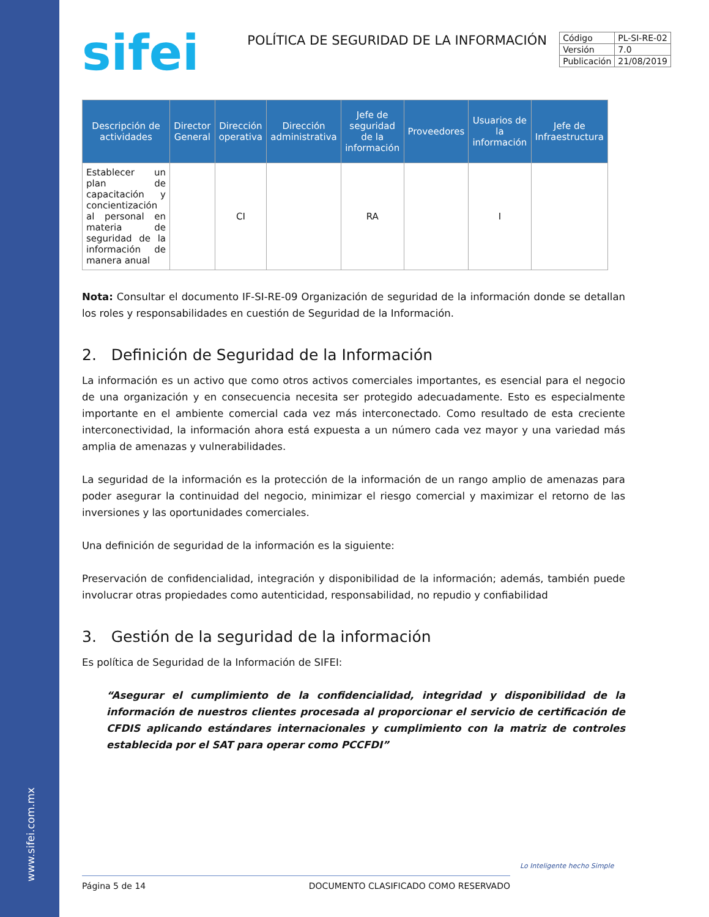www.sifei.com.mx
sifei
POLÍTICA DE SEGURIDAD DE LA INFORMACIÓN
| Código | PL-SI-RE-02 |
| Versión | 7.0 |
| Publicación | 21/08/2019 |
| Descripción de actividades | Director General | Dirección operativa | Dirección administrativa | Jefe de seguridad de la información | Proveedores | Usuarios de la información | Jefe de Infraestructura |
| --- | --- | --- | --- | --- | --- | --- | --- |
| Establecer un plan de capacitación y concientización al personal en materia de seguridad de la información de manera anual | | CI | | RA | | I | |
Nota: Consultar el documento IF-SI-RE-09 Organización de seguridad de la información donde se detallan los roles y responsabilidades en cuestión de Seguridad de la Información.
2. Definición de Seguridad de la Información
La información es un activo que como otros activos comerciales importantes, es esencial para el negocio de una organización y en consecuencia necesita ser protegido adecuadamente. Esto es especialmente importante en el ambiente comercial cada vez más interconectado. Como resultado de esta creciente interconectividad, la información ahora está expuesta a un número cada vez mayor y una variedad más amplia de amenazas y vulnerabilidades.
La seguridad de la información es la protección de la información de un rango amplio de amenazas para poder asegurar la continuidad del negocio, minimizar el riesgo comercial y maximizar el retorno de las inversiones y las oportunidades comerciales.
Una definición de seguridad de la información es la siguiente:
Preservación de confidencialidad, integración y disponibilidad de la información; además, también puede involucrar otras propiedades como autenticidad, responsabilidad, no repudio y confiabilidad
3. Gestión de la seguridad de la información
Es política de Seguridad de la Información de SIFEI:
“Asegurar el cumplimiento de la confidencialidad, integridad y disponibilidad de la información de nuestros clientes procesada al proporcionar el servicio de certificación de CFDIS aplicando estándares internacionales y cumplimiento con la matriz de controles establecida por el SAT para operar como PCCFDI”
Lo Inteligente hecho Simple
Página 5 de 14 DOCUMENTO CLASIFICADO COMO RESERVADO